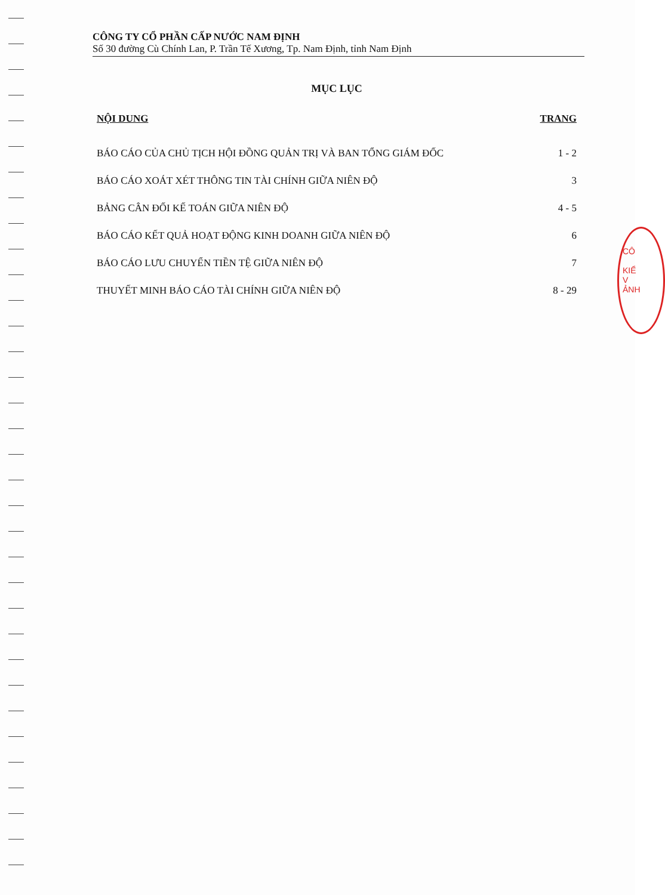CÔNG TY CỔ PHẦN CẤP NƯỚC NAM ĐỊNH
Số 30 đường Cù Chính Lan, P. Trần Tế Xương, Tp. Nam Định, tỉnh Nam Định
MỤC LỤC
NỘI DUNG TRANG
BÁO CÁO CỦA CHỦ TỊCH HỘI ĐỒNG QUẢN TRỊ VÀ BAN TỔNG GIÁM ĐỐC 1 - 2
BÁO CÁO XOÁT XÉT THÔNG TIN TÀI CHÍNH GIỮA NIÊN ĐỘ 3
BẢNG CÂN ĐỐI KẾ TOÁN GIỮA NIÊN ĐỘ 4 - 5
BÁO CÁO KẾT QUẢ HOẠT ĐỘNG KINH DOANH GIỮA NIÊN ĐỘ 6
BÁO CÁO LƯU CHUYỂN TIỀN TỆ GIỮA NIÊN ĐỘ 7
THUYẾT MINH BÁO CÁO TÀI CHÍNH GIỮA NIÊN ĐỘ 8 - 29
CÔ
KIỂ
V
ẢNH